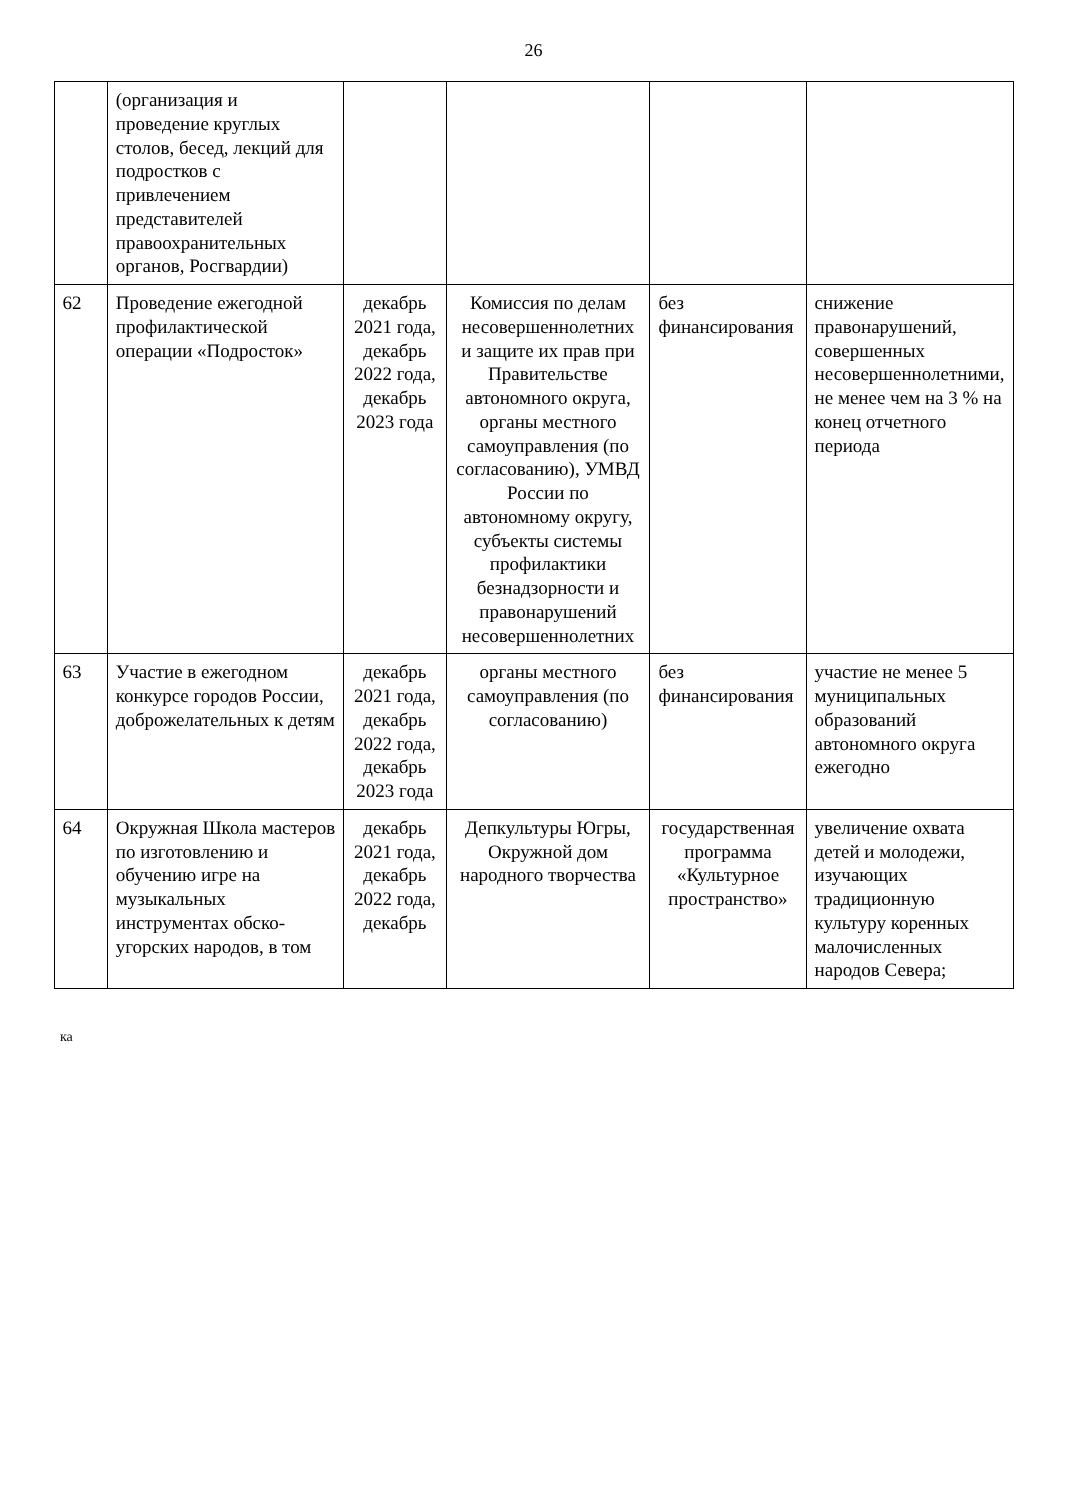26
| | (организация и проведение круглых столов, бесед, лекций для подростков с привлечением представителей правоохранительных органов, Росгвардии) | | | | |
| 62 | Проведение ежегодной профилактической операции «Подросток» | декабрь 2021 года, декабрь 2022 года, декабрь 2023 года | Комиссия по делам несовершеннолетних и защите их прав при Правительстве автономного округа, органы местного самоуправления (по согласованию), УМВД России по автономному округу, субъекты системы профилактики безнадзорности и правонарушений несовершеннолетних | без финансирования | снижение правонарушений, совершенных несовершеннолетними, не менее чем на 3 % на конец отчетного периода |
| 63 | Участие в ежегодном конкурсе городов России, доброжелательных к детям | декабрь 2021 года, декабрь 2022 года, декабрь 2023 года | органы местного самоуправления (по согласованию) | без финансирования | участие не менее 5 муниципальных образований автономного округа ежегодно |
| 64 | Окружная Школа мастеров по изготовлению и обучению игре на музыкальных инструментах обско-угорских народов, в том | декабрь 2021 года, декабрь 2022 года, декабрь | Депкультуры Югры, Окружной дом народного творчества | государственная программа «Культурное пространство» | увеличение охвата детей и молодежи, изучающих традиционную культуру коренных малочисленных народов Севера; |
ка